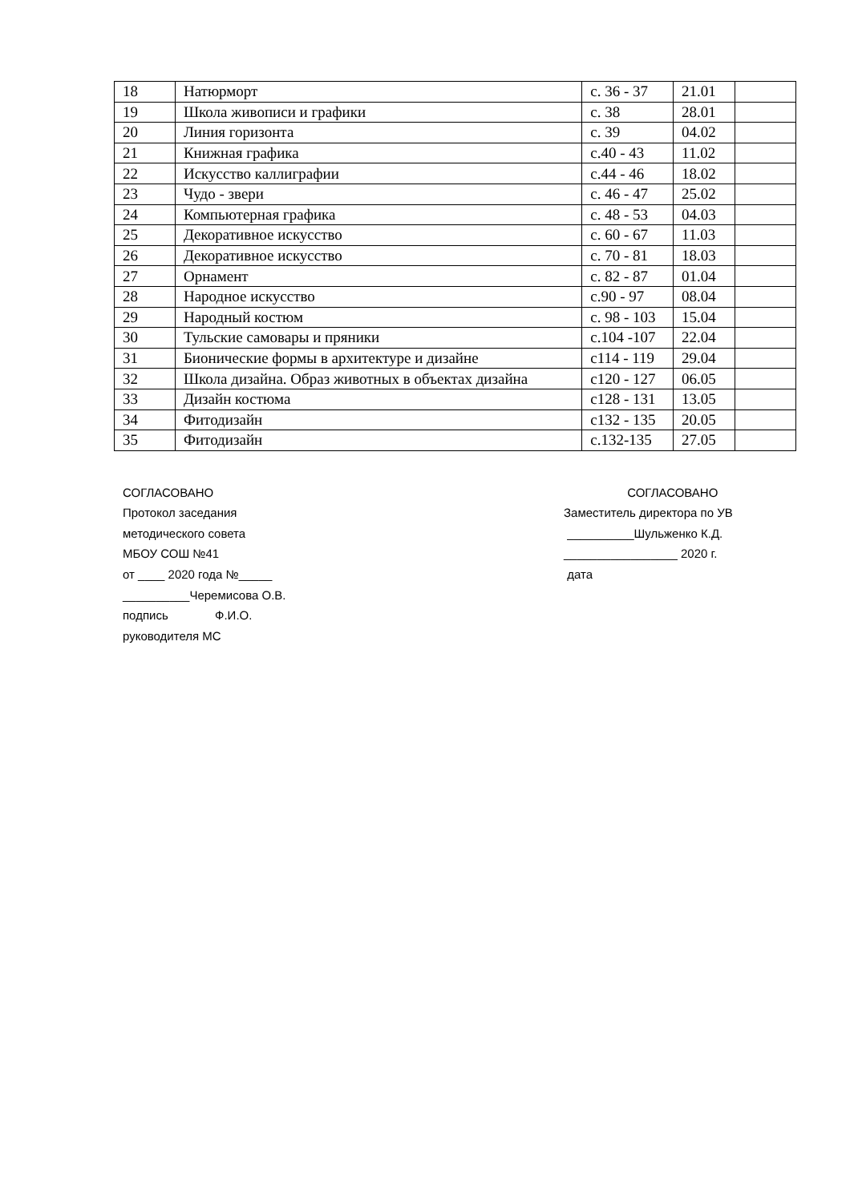| 18 | Натюрморт | с. 36 - 37 | 21.01 | |
| 19 | Школа живописи и графики | с. 38 | 28.01 | |
| 20 | Линия горизонта | с. 39 | 04.02 | |
| 21 | Книжная графика | с.40 - 43 | 11.02 | |
| 22 | Искусство каллиграфии | с.44 - 46 | 18.02 | |
| 23 | Чудо - звери | с. 46 - 47 | 25.02 | |
| 24 | Компьютерная графика | с. 48 - 53 | 04.03 | |
| 25 | Декоративное искусство | с. 60 - 67 | 11.03 | |
| 26 | Декоративное искусство | с. 70 - 81 | 18.03 | |
| 27 | Орнамент | с. 82 - 87 | 01.04 | |
| 28 | Народное искусство | с.90 - 97 | 08.04 | |
| 29 | Народный костюм | с. 98 - 103 | 15.04 | |
| 30 | Тульские самовары и пряники | с.104 -107 | 22.04 | |
| 31 | Бионические формы в архитектуре и дизайне | с114 - 119 | 29.04 | |
| 32 | Школа дизайна. Образ животных в объектах дизайна | с120 - 127 | 06.05 | |
| 33 | Дизайн костюма | с128 - 131 | 13.05 | |
| 34 | Фитодизайн | с132 - 135 | 20.05 | |
| 35 | Фитодизайн | с.132-135 | 27.05 | |
СОГЛАСОВАНО
Протокол заседания
методического совета
МБОУ СОШ №41
от ____ 2020 года №_____
__________Черемисова О.В.
подпись Ф.И.О.
руководителя МС
СОГЛАСОВАНО
Заместитель директора по УВ
__________Шульженко К.Д.
_________________ 2020 г.
дата